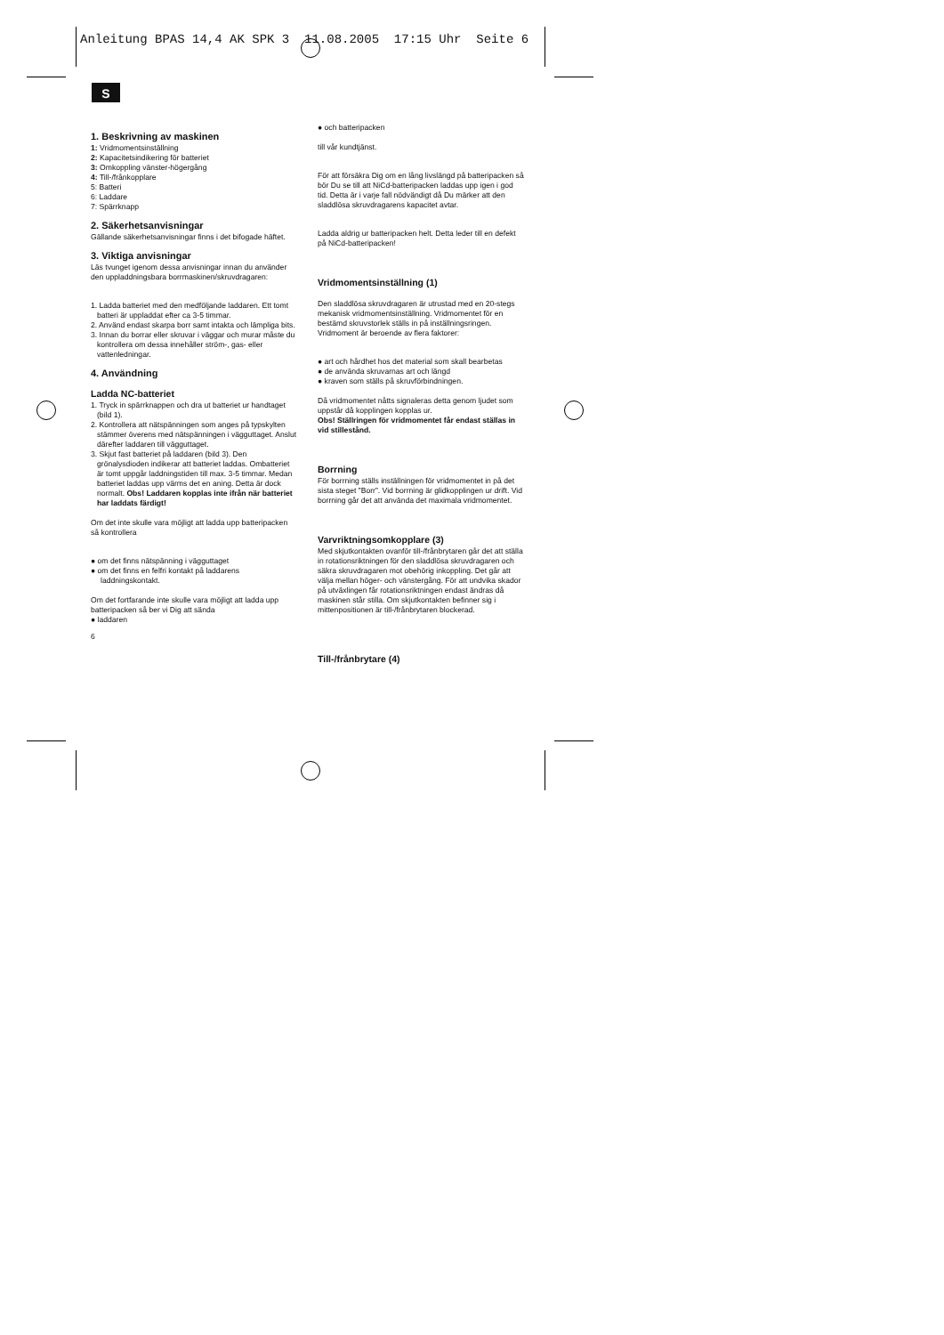Anleitung BPAS 14,4 AK SPK 3 11.08.2005 17:15 Uhr Seite 6
S
1. Beskrivning av maskinen
1: Vridmomentsinställning
2: Kapacitetsindikering för batteriet
3: Omkoppling vänster-högergång
4: Till-/frånkopplare
5: Batteri
6: Laddare
7: Spärrknapp
2. Säkerhetsanvisningar
Gällande säkerhetsanvisningar finns i det bifogade häftet.
3. Viktiga anvisningar
Läs tvunget igenom dessa anvisningar innan du använder den uppladdningsbara borrmaskinen/skruvdragaren:
1. Ladda batteriet med den medföljande laddaren. Ett tomt batteri är uppladdat efter ca 3-5 timmar.
2. Använd endast skarpa borr samt intakta och lämpliga bits.
3. Innan du borrar eller skruvar i väggar och murar måste du kontrollera om dessa innehåller ström-, gas- eller vattenledningar.
4. Användning
Ladda NC-batteriet
1. Tryck in spärrknappen och dra ut batteriet ur handtaget (bild 1).
2. Kontrollera att nätspänningen som anges på typskylten stämmer överens med nätspänningen i vägguttaget. Anslut därefter laddaren till vägguttaget.
3. Skjut fast batteriet på laddaren (bild 3). Den grönalysdioden indikerar att batteriet laddas. Ombatteriet är tomt uppgår laddningstiden till max. 3-5 timmar. Medan batteriet laddas upp värms det en aning. Detta är dock normalt. Obs! Laddaren kopplas inte ifrån när batteriet har laddats färdigt!
Om det inte skulle vara möjligt att ladda upp batteripacken så kontrollera
● om det finns nätspänning i vägguttaget
● om det finns en felfri kontakt på laddarens laddningskontakt.
Om det fortfarande inte skulle vara möjligt att ladda upp batteripacken så ber vi Dig att sända
● laddaren
6
● och batteripacken
till vår kundtjänst.
För att försäkra Dig om en lång livslängd på batteripacken så bör Du se till att NiCd-batteripacken laddas upp igen i god tid. Detta är i varje fall nödvändigt då Du märker att den sladdlösa skruvdragarens kapacitet avtar.
Ladda aldrig ur batteripacken helt. Detta leder till en defekt på NiCd-batteripacken!
Vridmomentsinställning (1)
Den sladdlösa skruvdragaren är utrustad med en 20-stegs mekanisk vridmomentsinställning. Vridmomentet för en bestämd skruvstorlek ställs in på inställningsringen. Vridmoment är beroende av flera faktorer:
● art och hårdhet hos det material som skall bearbetas
● de använda skruvarnas art och längd
● kraven som ställs på skruvförbindningen.
Då vridmomentet nåtts signaleras detta genom ljudet som uppstår då kopplingen kopplas ur.
Obs! Ställringen för vridmomentet får endast ställas in vid stillestånd.
Borrning
För borrning ställs inställningen för vridmomentet in på det sista steget ”Borr”. Vid borrning är glidkopplingen ur drift. Vid borrning går det att använda det maximala vridmomentet.
Varvriktningsomkopplare (3)
Med skjutkontakten ovanför till-/frånbrytaren går det att ställa in rotationsriktningen för den sladdlösa skruvdragaren och säkra skruvdragaren mot obehörig inkoppling. Det går att välja mellan höger- och vänstergång. För att undvika skador på utväxlingen får rotationsriktningen endast ändras då maskinen står stilla. Om skjutkontakten befinner sig i mittenpositionen är till-/frånbrytaren blockerad.
Till-/frånbrytare (4)